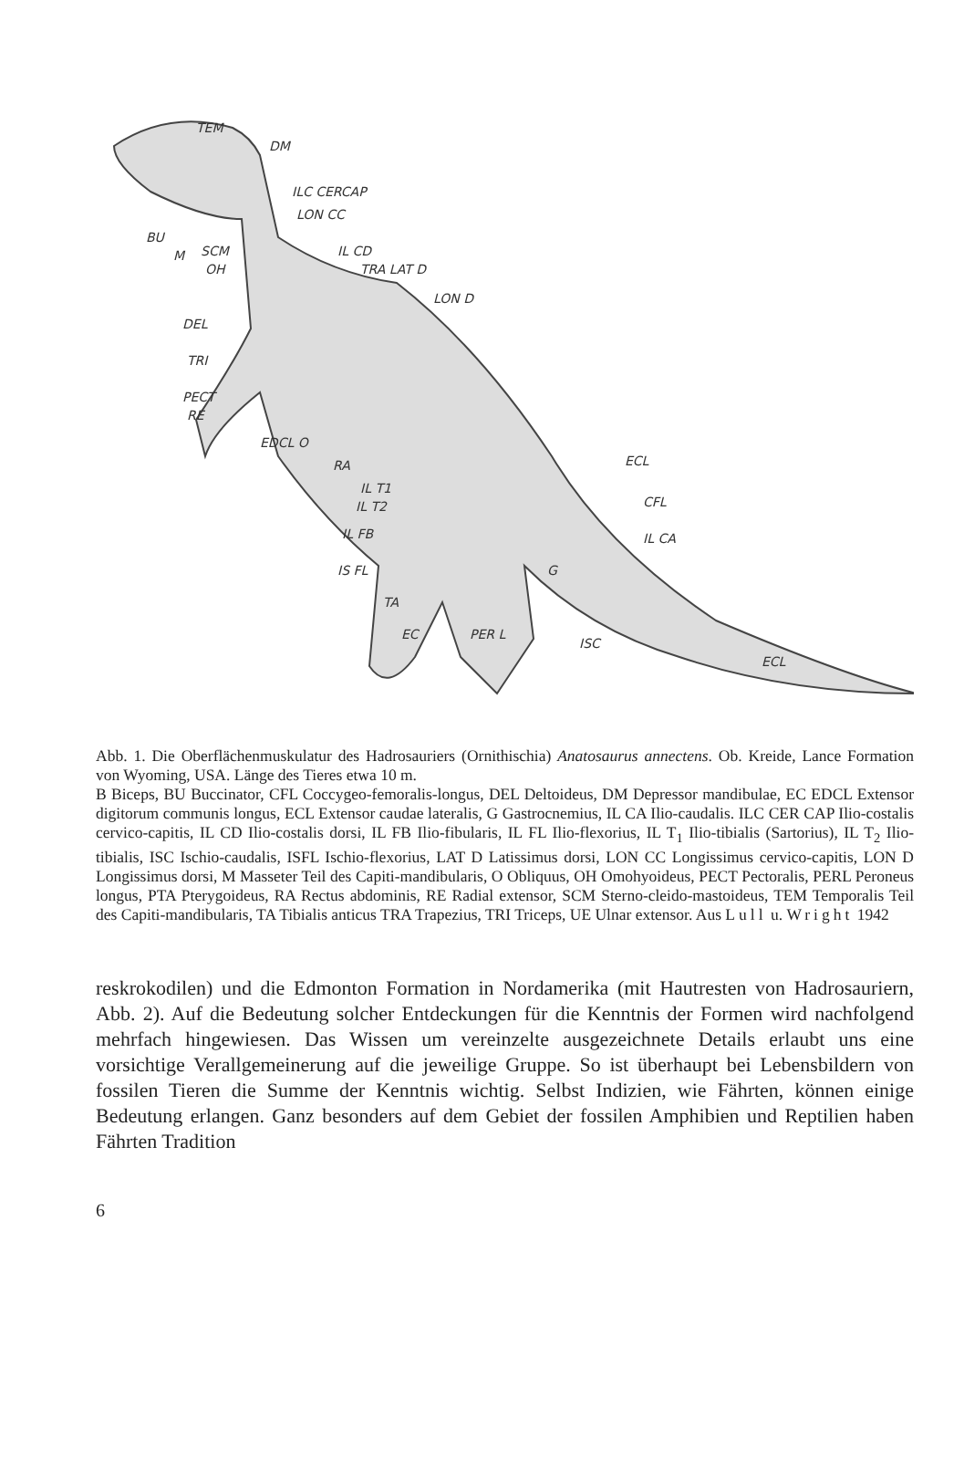TEM
DM
ILC CERCAP
LON CC
BU
M
SCM
OH
IL CD
TRA LAT D
LON D
DEL
TRI
PECT
RE
EDCL O
RA
IL T1
IL T2
IL FB
ECL
CFL
IL CA
IS FL
G
TA
EC
PER L
ISC
ECL
Abb. 1. Die Oberflächenmuskulatur des Hadrosauriers (Ornithischia) Anatosaurus annectens. Ob. Kreide, Lance Formation von Wyoming, USA. Länge des Tieres etwa 10 m.
B Biceps, BU Buccinator, CFL Coccygeo-femoralis-longus, DEL Deltoideus, DM Depressor mandibulae, EC EDCL Extensor digitorum communis longus, ECL Extensor caudae lateralis, G Gastrocnemius, IL CA Ilio-caudalis. ILC CER CAP Ilio-costalis cervico-capitis, IL CD Ilio-costalis dorsi, IL FB Ilio-fibularis, IL FL Ilio-flexorius, IL T<sub>1</sub> Ilio-tibialis (Sartorius), IL T<sub>2</sub> Ilio-tibialis, ISC Ischio-caudalis, ISFL Ischio-flexorius, LAT D Latissimus dorsi, LON CC Longissimus cervico-capitis, LON D Longissimus dorsi, M Masseter Teil des Capiti-mandibularis, O Obliquus, OH Omohyoideus, PECT Pectoralis, PERL Peroneus longus, PTA Pterygoideus, RA Rectus abdominis, RE Radial extensor, SCM Sterno-cleido-mastoideus, TEM Temporalis Teil des Capiti-mandibularis, TA Tibialis anticus TRA Trapezius, TRI Triceps, UE Ulnar extensor. Aus Lull u. Wright 1942
reskrokodilen) und die Edmonton Formation in Nordamerika (mit Hautresten von Hadrosauriern, Abb. 2). Auf die Bedeutung solcher Entdeckungen für die Kenntnis der Formen wird nachfolgend mehrfach hingewiesen. Das Wissen um vereinzelte ausgezeichnete Details erlaubt uns eine vorsichtige Verallgemeinerung auf die jeweilige Gruppe. So ist überhaupt bei Lebensbildern von fossilen Tieren die Summe der Kenntnis wichtig. Selbst Indizien, wie Fährten, können einige Bedeutung erlangen. Ganz besonders auf dem Gebiet der fossilen Amphibien und Reptilien haben Fährten Tradition
6